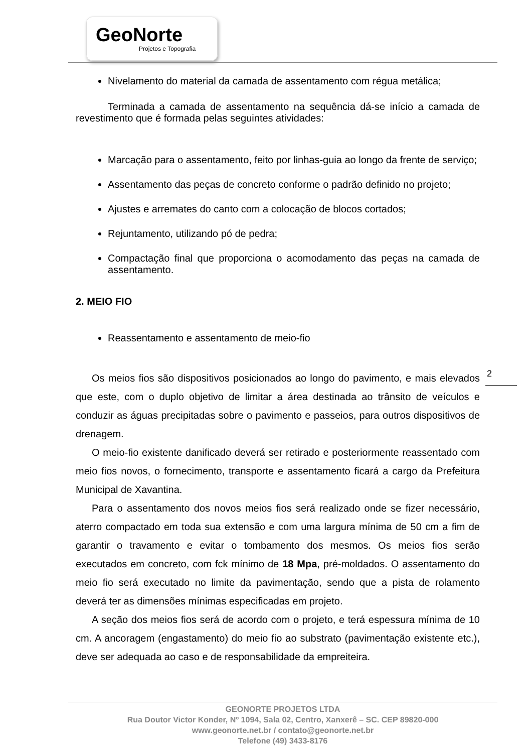GeoNorte
Projetos e Topografia
Nivelamento do material da camada de assentamento com régua metálica;
Terminada a camada de assentamento na sequência dá-se início a camada de revestimento que é formada pelas seguintes atividades:
Marcação para o assentamento, feito por linhas-guia ao longo da frente de serviço;
Assentamento das peças de concreto conforme o padrão definido no projeto;
Ajustes e arremates do canto com a colocação de blocos cortados;
Rejuntamento, utilizando pó de pedra;
Compactação final que proporciona o acomodamento das peças na camada de assentamento.
2. MEIO FIO
Reassentamento e assentamento de meio-fio
Os meios fios são dispositivos posicionados ao longo do pavimento, e mais elevados que este, com o duplo objetivo de limitar a área destinada ao trânsito de veículos e conduzir as águas precipitadas sobre o pavimento e passeios, para outros dispositivos de drenagem.
O meio-fio existente danificado deverá ser retirado e posteriormente reassentado com meio fios novos, o fornecimento, transporte e assentamento ficará a cargo da Prefeitura Municipal de Xavantina.
Para o assentamento dos novos meios fios será realizado onde se fizer necessário, aterro compactado em toda sua extensão e com uma largura mínima de 50 cm a fim de garantir o travamento e evitar o tombamento dos mesmos. Os meios fios serão executados em concreto, com fck mínimo de 18 Mpa, pré-moldados. O assentamento do meio fio será executado no limite da pavimentação, sendo que a pista de rolamento deverá ter as dimensões mínimas especificadas em projeto.
A seção dos meios fios será de acordo com o projeto, e terá espessura mínima de 10 cm. A ancoragem (engastamento) do meio fio ao substrato (pavimentação existente etc.), deve ser adequada ao caso e de responsabilidade da empreiteira.
2
GEONORTE PROJETOS LTDA
Rua Doutor Victor Konder, Nº 1094, Sala 02, Centro, Xanxerê – SC. CEP 89820-000
www.geonorte.net.br / contato@geonorte.net.br
Telefone (49) 3433-8176